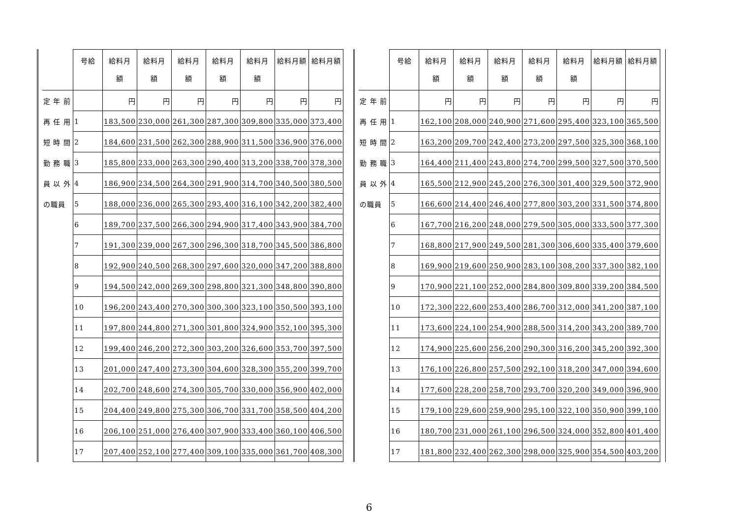| | 号給 | 給料月 額 | 給料月 額 | 給料月 額 | 給料月 額 | 給料月 額 | 給料月額 | 給料月額 |
| --- | --- | --- | --- | --- | --- | --- | --- | --- |
| 定 年 前 | | 円 | 円 | 円 | 円 | 円 | 円 | 円 |
| 再 任 用 | 1 | 183,500 | 230,000 | 261,300 | 287,300 | 309,800 | 335,000 | 373,400 |
| 短 時 間 | 2 | 184,600 | 231,500 | 262,300 | 288,900 | 311,500 | 336,900 | 376,000 |
| 勤 務 職 | 3 | 185,800 | 233,000 | 263,300 | 290,400 | 313,200 | 338,700 | 378,300 |
| 員 以 外 | 4 | 186,900 | 234,500 | 264,300 | 291,900 | 314,700 | 340,500 | 380,500 |
| の職員 | 5 | 188,000 | 236,000 | 265,300 | 293,400 | 316,100 | 342,200 | 382,400 |
| | 6 | 189,700 | 237,500 | 266,300 | 294,900 | 317,400 | 343,900 | 384,700 |
| | 7 | 191,300 | 239,000 | 267,300 | 296,300 | 318,700 | 345,500 | 386,800 |
| | 8 | 192,900 | 240,500 | 268,300 | 297,600 | 320,000 | 347,200 | 388,800 |
| | 9 | 194,500 | 242,000 | 269,300 | 298,800 | 321,300 | 348,800 | 390,800 |
| | 10 | 196,200 | 243,400 | 270,300 | 300,300 | 323,100 | 350,500 | 393,100 |
| | 11 | 197,800 | 244,800 | 271,300 | 301,800 | 324,900 | 352,100 | 395,300 |
| | 12 | 199,400 | 246,200 | 272,300 | 303,200 | 326,600 | 353,700 | 397,500 |
| | 13 | 201,000 | 247,400 | 273,300 | 304,600 | 328,300 | 355,200 | 399,700 |
| | 14 | 202,700 | 248,600 | 274,300 | 305,700 | 330,000 | 356,900 | 402,000 |
| | 15 | 204,400 | 249,800 | 275,300 | 306,700 | 331,700 | 358,500 | 404,200 |
| | 16 | 206,100 | 251,000 | 276,400 | 307,900 | 333,400 | 360,100 | 406,500 |
| | 17 | 207,400 | 252,100 | 277,400 | 309,100 | 335,000 | 361,700 | 408,300 |
| | 号給 | 給料月 額 | 給料月 額 | 給料月 額 | 給料月 額 | 給料月 額 | 給料月額 | 給料月額 |
| --- | --- | --- | --- | --- | --- | --- | --- | --- |
| 定 年 前 | | 円 | 円 | 円 | 円 | 円 | 円 | 円 |
| 再 任 用 | 1 | 162,100 | 208,000 | 240,900 | 271,600 | 295,400 | 323,100 | 365,500 |
| 短 時 間 | 2 | 163,200 | 209,700 | 242,400 | 273,200 | 297,500 | 325,300 | 368,100 |
| 勤 務 職 | 3 | 164,400 | 211,400 | 243,800 | 274,700 | 299,500 | 327,500 | 370,500 |
| 員 以 外 | 4 | 165,500 | 212,900 | 245,200 | 276,300 | 301,400 | 329,500 | 372,900 |
| の職員 | 5 | 166,600 | 214,400 | 246,400 | 277,800 | 303,200 | 331,500 | 374,800 |
| | 6 | 167,700 | 216,200 | 248,000 | 279,500 | 305,000 | 333,500 | 377,300 |
| | 7 | 168,800 | 217,900 | 249,500 | 281,300 | 306,600 | 335,400 | 379,600 |
| | 8 | 169,900 | 219,600 | 250,900 | 283,100 | 308,200 | 337,300 | 382,100 |
| | 9 | 170,900 | 221,100 | 252,000 | 284,800 | 309,800 | 339,200 | 384,500 |
| | 10 | 172,300 | 222,600 | 253,400 | 286,700 | 312,000 | 341,200 | 387,100 |
| | 11 | 173,600 | 224,100 | 254,900 | 288,500 | 314,200 | 343,200 | 389,700 |
| | 12 | 174,900 | 225,600 | 256,200 | 290,300 | 316,200 | 345,200 | 392,300 |
| | 13 | 176,100 | 226,800 | 257,500 | 292,100 | 318,200 | 347,000 | 394,600 |
| | 14 | 177,600 | 228,200 | 258,700 | 293,700 | 320,200 | 349,000 | 396,900 |
| | 15 | 179,100 | 229,600 | 259,900 | 295,100 | 322,100 | 350,900 | 399,100 |
| | 16 | 180,700 | 231,000 | 261,100 | 296,500 | 324,000 | 352,800 | 401,400 |
| | 17 | 181,800 | 232,400 | 262,300 | 298,000 | 325,900 | 354,500 | 403,200 |
6